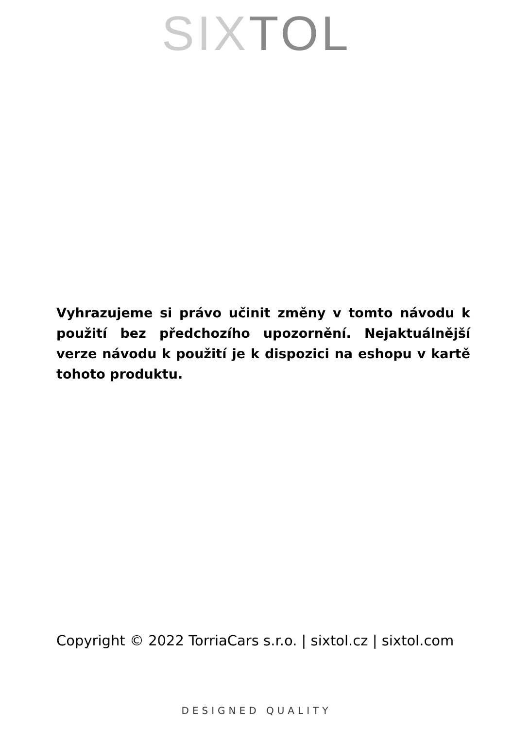SIX TOL
Vyhrazujeme si právo učinit změny v tomto návodu k použití bez předchozího upozornění. Nejaktuálnější verze návodu k použití je k dispozici na eshopu v kartě tohoto produktu.
Copyright © 2022 TorriaCars s.r.o. | sixtol.cz | sixtol.com
DESIGNED QUALITY